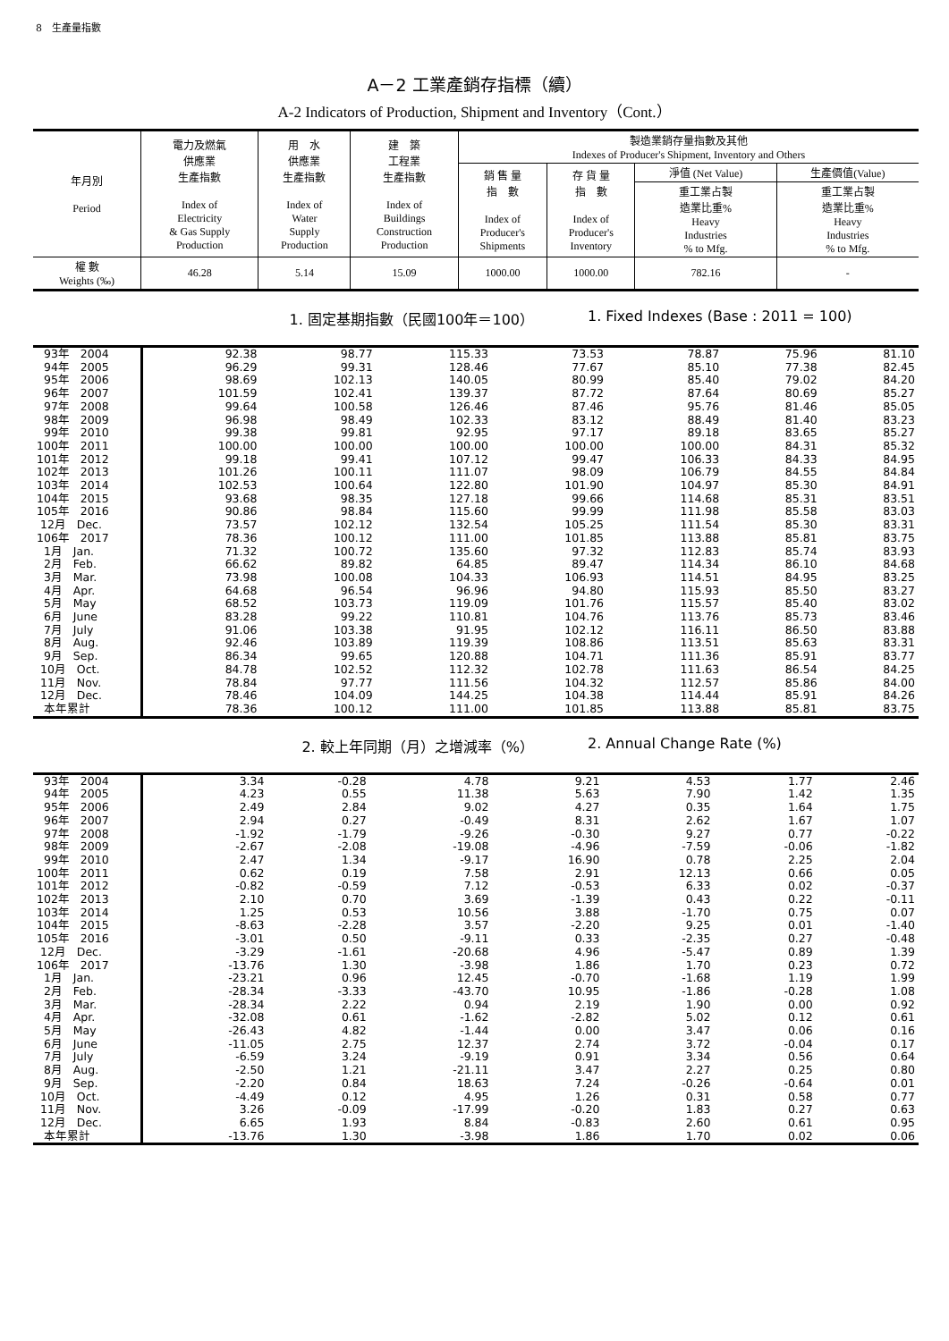8　生產量指數
A－2 工業產銷存指標（續）
A-2 Indicators of Production, Shipment and Inventory（Cont.）
| 年月別 Period | 電力及燃氣 供應業 生產指數 Index of Electricity & Gas Supply Production | 用 水 供應業 生產指數 Index of Water Supply Production | 建 築 工程業 生產指數 Index of Buildings Construction Production | 製造業銷存量指數及其他 Indexes of Producer's Shipment, Inventory and Others | | | |
| | | | | 銷 售 量 指 數 Index of Producer's Shipments | 存 貨 量 指 數 Index of Producer's Inventory | 淨值 (Net Value) | 生產價值(Value) |
| | | | | | | 重工業占製 造業比重% Heavy Industries % to Mfg. | 重工業占製 造業比重% Heavy Industries % to Mfg. |
| 權 數 Weights (‰) | 46.28 | 5.14 | 15.09 | 1000.00 | 1000.00 | 782.16 | - |
1. 固定基期指數（民國100年＝100） 1. Fixed Indexes (Base : 2011 = 100)
| 93年 2004 | 92.38 | 98.77 | 115.33 | 73.53 | 78.87 | 75.96 | 81.10 |
| 94年 2005 | 96.29 | 99.31 | 128.46 | 77.67 | 85.10 | 77.38 | 82.45 |
| 95年 2006 | 98.69 | 102.13 | 140.05 | 80.99 | 85.40 | 79.02 | 84.20 |
| 96年 2007 | 101.59 | 102.41 | 139.37 | 87.72 | 87.64 | 80.69 | 85.27 |
| 97年 2008 | 99.64 | 100.58 | 126.46 | 87.46 | 95.76 | 81.46 | 85.05 |
| 98年 2009 | 96.98 | 98.49 | 102.33 | 83.12 | 88.49 | 81.40 | 83.23 |
| 99年 2010 | 99.38 | 99.81 | 92.95 | 97.17 | 89.18 | 83.65 | 85.27 |
| 100年 2011 | 100.00 | 100.00 | 100.00 | 100.00 | 100.00 | 84.31 | 85.32 |
| 101年 2012 | 99.18 | 99.41 | 107.12 | 99.47 | 106.33 | 84.33 | 84.95 |
| 102年 2013 | 101.26 | 100.11 | 111.07 | 98.09 | 106.79 | 84.55 | 84.84 |
| 103年 2014 | 102.53 | 100.64 | 122.80 | 101.90 | 104.97 | 85.30 | 84.91 |
| 104年 2015 | 93.68 | 98.35 | 127.18 | 99.66 | 114.68 | 85.31 | 83.51 |
| 105年 2016 | 90.86 | 98.84 | 115.60 | 99.99 | 111.98 | 85.58 | 83.03 |
| 12月 Dec. | 73.57 | 102.12 | 132.54 | 105.25 | 111.54 | 85.30 | 83.31 |
| 106年 2017 | 78.36 | 100.12 | 111.00 | 101.85 | 113.88 | 85.81 | 83.75 |
| 1月 Jan. | 71.32 | 100.72 | 135.60 | 97.32 | 112.83 | 85.74 | 83.93 |
| 2月 Feb. | 66.62 | 89.82 | 64.85 | 89.47 | 114.34 | 86.10 | 84.68 |
| 3月 Mar. | 73.98 | 100.08 | 104.33 | 106.93 | 114.51 | 84.95 | 83.25 |
| 4月 Apr. | 64.68 | 96.54 | 96.96 | 94.80 | 115.93 | 85.50 | 83.27 |
| 5月 May | 68.52 | 103.73 | 119.09 | 101.76 | 115.57 | 85.40 | 83.02 |
| 6月 June | 83.28 | 99.22 | 110.81 | 104.76 | 113.76 | 85.73 | 83.46 |
| 7月 July | 91.06 | 103.38 | 91.95 | 102.12 | 116.11 | 86.50 | 83.88 |
| 8月 Aug. | 92.46 | 103.89 | 119.39 | 108.86 | 113.51 | 85.63 | 83.31 |
| 9月 Sep. | 86.34 | 99.65 | 120.88 | 104.71 | 111.36 | 85.91 | 83.77 |
| 10月 Oct. | 84.78 | 102.52 | 112.32 | 102.78 | 111.63 | 86.54 | 84.25 |
| 11月 Nov. | 78.84 | 97.77 | 111.56 | 104.32 | 112.57 | 85.86 | 84.00 |
| 12月 Dec. | 78.46 | 104.09 | 144.25 | 104.38 | 114.44 | 85.91 | 84.26 |
| 本年累計 | 78.36 | 100.12 | 111.00 | 101.85 | 113.88 | 85.81 | 83.75 |
2. 較上年同期（月）之增減率（%） 2. Annual Change Rate (%)
| 93年 2004 | 3.34 | -0.28 | 4.78 | 9.21 | 4.53 | 1.77 | 2.46 |
| 94年 2005 | 4.23 | 0.55 | 11.38 | 5.63 | 7.90 | 1.42 | 1.35 |
| 95年 2006 | 2.49 | 2.84 | 9.02 | 4.27 | 0.35 | 1.64 | 1.75 |
| 96年 2007 | 2.94 | 0.27 | -0.49 | 8.31 | 2.62 | 1.67 | 1.07 |
| 97年 2008 | -1.92 | -1.79 | -9.26 | -0.30 | 9.27 | 0.77 | -0.22 |
| 98年 2009 | -2.67 | -2.08 | -19.08 | -4.96 | -7.59 | -0.06 | -1.82 |
| 99年 2010 | 2.47 | 1.34 | -9.17 | 16.90 | 0.78 | 2.25 | 2.04 |
| 100年 2011 | 0.62 | 0.19 | 7.58 | 2.91 | 12.13 | 0.66 | 0.05 |
| 101年 2012 | -0.82 | -0.59 | 7.12 | -0.53 | 6.33 | 0.02 | -0.37 |
| 102年 2013 | 2.10 | 0.70 | 3.69 | -1.39 | 0.43 | 0.22 | -0.11 |
| 103年 2014 | 1.25 | 0.53 | 10.56 | 3.88 | -1.70 | 0.75 | 0.07 |
| 104年 2015 | -8.63 | -2.28 | 3.57 | -2.20 | 9.25 | 0.01 | -1.40 |
| 105年 2016 | -3.01 | 0.50 | -9.11 | 0.33 | -2.35 | 0.27 | -0.48 |
| 12月 Dec. | -3.29 | -1.61 | -20.68 | 4.96 | -5.47 | 0.89 | 1.39 |
| 106年 2017 | -13.76 | 1.30 | -3.98 | 1.86 | 1.70 | 0.23 | 0.72 |
| 1月 Jan. | -23.21 | 0.96 | 12.45 | -0.70 | -1.68 | 1.19 | 1.99 |
| 2月 Feb. | -28.34 | -3.33 | -43.70 | 10.95 | -1.86 | -0.28 | 1.08 |
| 3月 Mar. | -28.34 | 2.22 | 0.94 | 2.19 | 1.90 | 0.00 | 0.92 |
| 4月 Apr. | -32.08 | 0.61 | -1.62 | -2.82 | 5.02 | 0.12 | 0.61 |
| 5月 May | -26.43 | 4.82 | -1.44 | 0.00 | 3.47 | 0.06 | 0.16 |
| 6月 June | -11.05 | 2.75 | 12.37 | 2.74 | 3.72 | -0.04 | 0.17 |
| 7月 July | -6.59 | 3.24 | -9.19 | 0.91 | 3.34 | 0.56 | 0.64 |
| 8月 Aug. | -2.50 | 1.21 | -21.11 | 3.47 | 2.27 | 0.25 | 0.80 |
| 9月 Sep. | -2.20 | 0.84 | 18.63 | 7.24 | -0.26 | -0.64 | 0.01 |
| 10月 Oct. | -4.49 | 0.12 | 4.95 | 1.26 | 0.31 | 0.58 | 0.77 |
| 11月 Nov. | 3.26 | -0.09 | -17.99 | -0.20 | 1.83 | 0.27 | 0.63 |
| 12月 Dec. | 6.65 | 1.93 | 8.84 | -0.83 | 2.60 | 0.61 | 0.95 |
| 本年累計 | -13.76 | 1.30 | -3.98 | 1.86 | 1.70 | 0.02 | 0.06 |